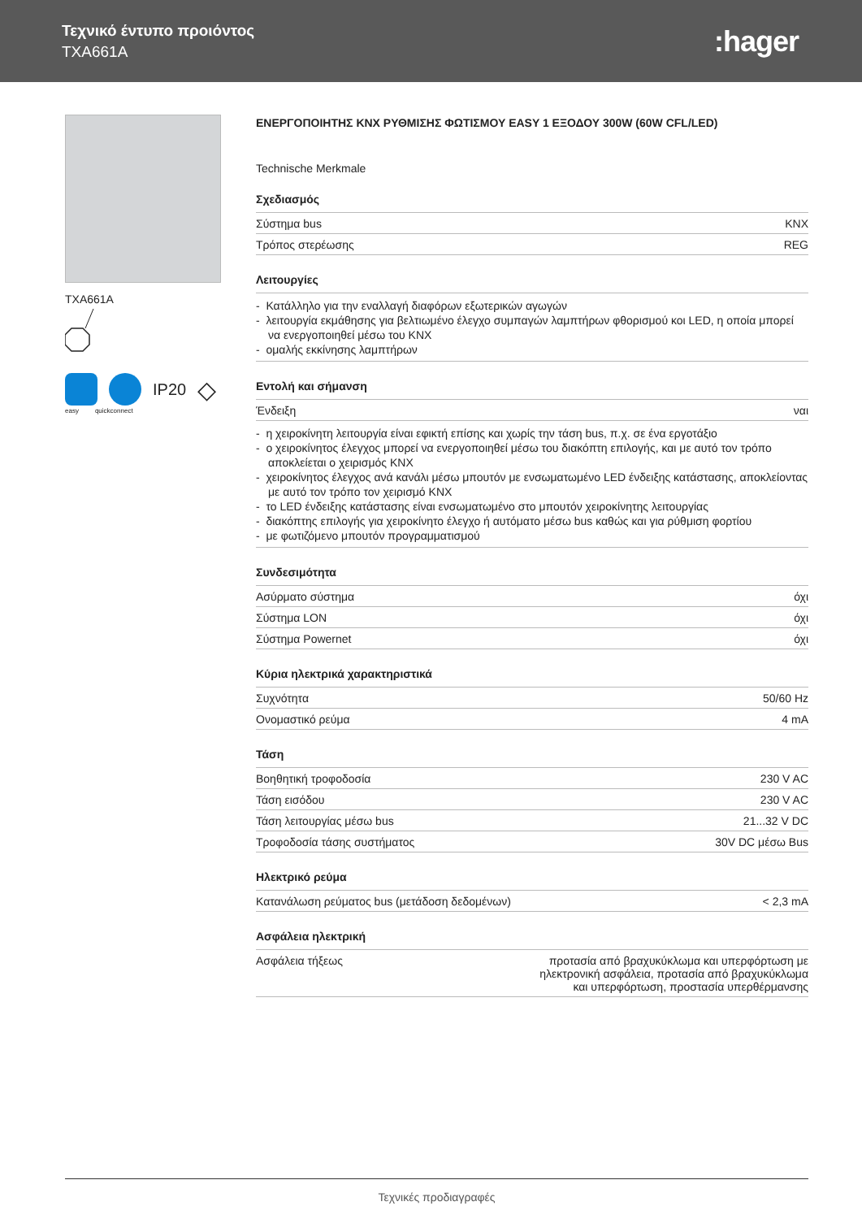Τεχνικό έντυπο προιόντος
TXA661A
:hager
TXA661A
IP20 ◇
easy quickconnect
ΕΝΕΡΓΟΠΟΙΗΤΗΣ KNX ΡΥΘΜΙΣΗΣ ΦΩΤΙΣΜΟΥ EASY 1 ΕΞΟΔΟΥ 300W (60W CFL/LED)
Technische Merkmale
Σχεδιασμός
| Σύστημα bus | KNX |
| Τρόπος στερέωσης | REG |
Λειτουργίες
- Κατάλληλο για την εναλλαγή διαφόρων εξωτερικών αγωγών
- λειτουργία εκμάθησης για βελτιωμένο έλεγχο συμπαγών λαμπτήρων φθορισμού κοι LED, η οποία μπορεί να ενεργοποιηθεί μέσω του KNX
- ομαλής εκκίνησης λαμπτήρων
Εντολή και σήμανση
| Ένδειξη | ναι |
- η χειροκίνητη λειτουργία είναι εφικτή επίσης και χωρίς την τάση bus, π.χ. σε ένα εργοτάξιο
- ο χειροκίνητος έλεγχος μπορεί να ενεργοποιηθεί μέσω του διακόπτη επιλογής, και με αυτό τον τρόπο αποκλείεται ο χειρισμός KNX
- χειροκίνητος έλεγχος ανά κανάλι μέσω μπουτόν με ενσωματωμένο LED ένδειξης κατάστασης, αποκλείοντας με αυτό τον τρόπο τον χειρισμό KNX
- το LED ένδειξης κατάστασης είναι ενσωματωμένο στο μπουτόν χειροκίνητης λειτουργίας
- διακόπτης επιλογής για χειροκίνητο έλεγχο ή αυτόματο μέσω bus καθώς και για ρύθμιση φορτίου
- με φωτιζόμενο μπουτόν προγραμματισμού
Συνδεσιμότητα
| Ασύρματο σύστημα | όχι |
| Σύστημα LON | όχι |
| Σύστημα Powernet | όχι |
Κύρια ηλεκτρικά χαρακτηριστικά
| Συχνότητα | 50/60 Hz |
| Ονομαστικό ρεύμα | 4 mA |
Τάση
| Βοηθητική τροφοδοσία | 230 V AC |
| Τάση εισόδου | 230 V AC |
| Τάση λειτουργίας μέσω bus | 21...32 V DC |
| Τροφοδοσία τάσης συστήματος | 30V DC μέσω Bus |
Ηλεκτρικό ρεύμα
| Κατανάλωση ρεύματος bus (μετάδοση δεδομένων) | < 2,3 mA |
Ασφάλεια ηλεκτρική
| Ασφάλεια τήξεως | προτασία από βραχυκύκλωμα και υπερφόρτωση με ηλεκτρονική ασφάλεια, προτασία από βραχυκύκλωμα και υπερφόρτωση, προστασία υπερθέρμανσης |
Τεχνικές προδιαγραφές